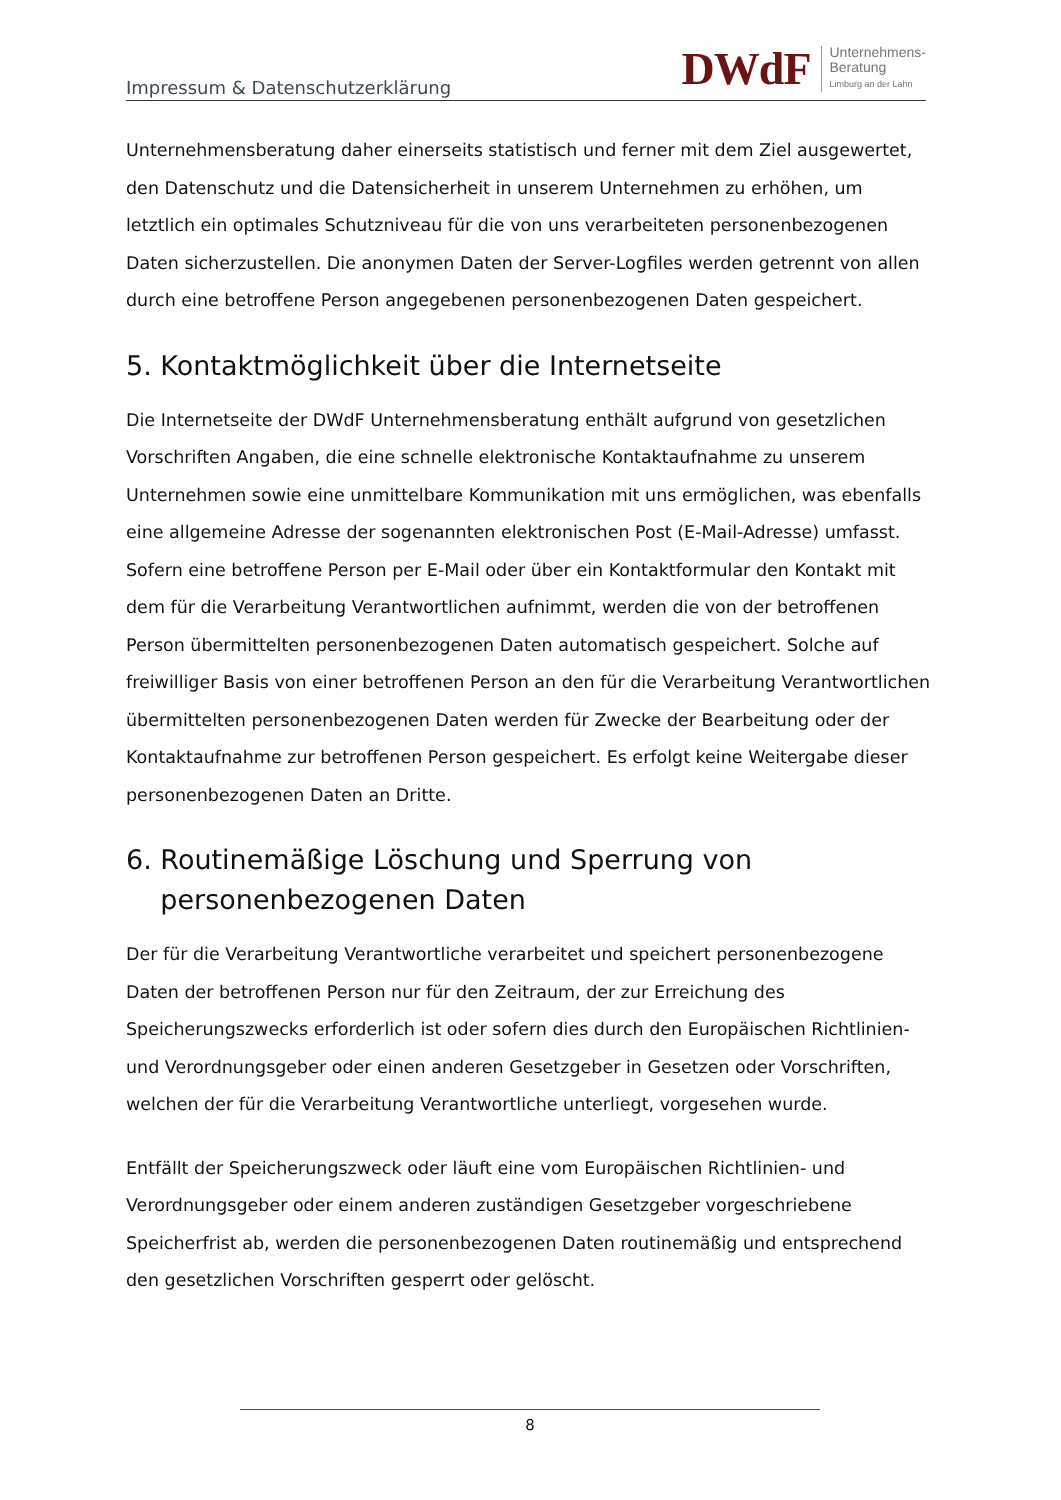Impressum & Datenschutzerklärung
DWdF
Unternehmens-
Beratung
Limburg an der Lahn
Unternehmensberatung daher einerseits statistisch und ferner mit dem Ziel ausgewertet, den Datenschutz und die Datensicherheit in unserem Unternehmen zu erhöhen, um letztlich ein optimales Schutzniveau für die von uns verarbeiteten personenbezogenen Daten sicherzustellen. Die anonymen Daten der Server-Logfiles werden getrennt von allen durch eine betroffene Person angegebenen personenbezogenen Daten gespeichert.
5. Kontaktmöglichkeit über die Internetseite
Die Internetseite der DWdF Unternehmensberatung enthält aufgrund von gesetzlichen Vorschriften Angaben, die eine schnelle elektronische Kontaktaufnahme zu unserem Unternehmen sowie eine unmittelbare Kommunikation mit uns ermöglichen, was ebenfalls eine allgemeine Adresse der sogenannten elektronischen Post (E-Mail-Adresse) umfasst. Sofern eine betroffene Person per E-Mail oder über ein Kontaktformular den Kontakt mit dem für die Verarbeitung Verantwortlichen aufnimmt, werden die von der betroffenen Person übermittelten personenbezogenen Daten automatisch gespeichert. Solche auf freiwilliger Basis von einer betroffenen Person an den für die Verarbeitung Verantwortlichen übermittelten personenbezogenen Daten werden für Zwecke der Bearbeitung oder der Kontaktaufnahme zur betroffenen Person gespeichert. Es erfolgt keine Weitergabe dieser personenbezogenen Daten an Dritte.
6. Routinemäßige Löschung und Sperrung von
personenbezogenen Daten
Der für die Verarbeitung Verantwortliche verarbeitet und speichert personenbezogene Daten der betroffenen Person nur für den Zeitraum, der zur Erreichung des Speicherungszwecks erforderlich ist oder sofern dies durch den Europäischen Richtlinien- und Verordnungsgeber oder einen anderen Gesetzgeber in Gesetzen oder Vorschriften, welchen der für die Verarbeitung Verantwortliche unterliegt, vorgesehen wurde.
Entfällt der Speicherungszweck oder läuft eine vom Europäischen Richtlinien- und Verordnungsgeber oder einem anderen zuständigen Gesetzgeber vorgeschriebene Speicherfrist ab, werden die personenbezogenen Daten routinemäßig und entsprechend den gesetzlichen Vorschriften gesperrt oder gelöscht.
8